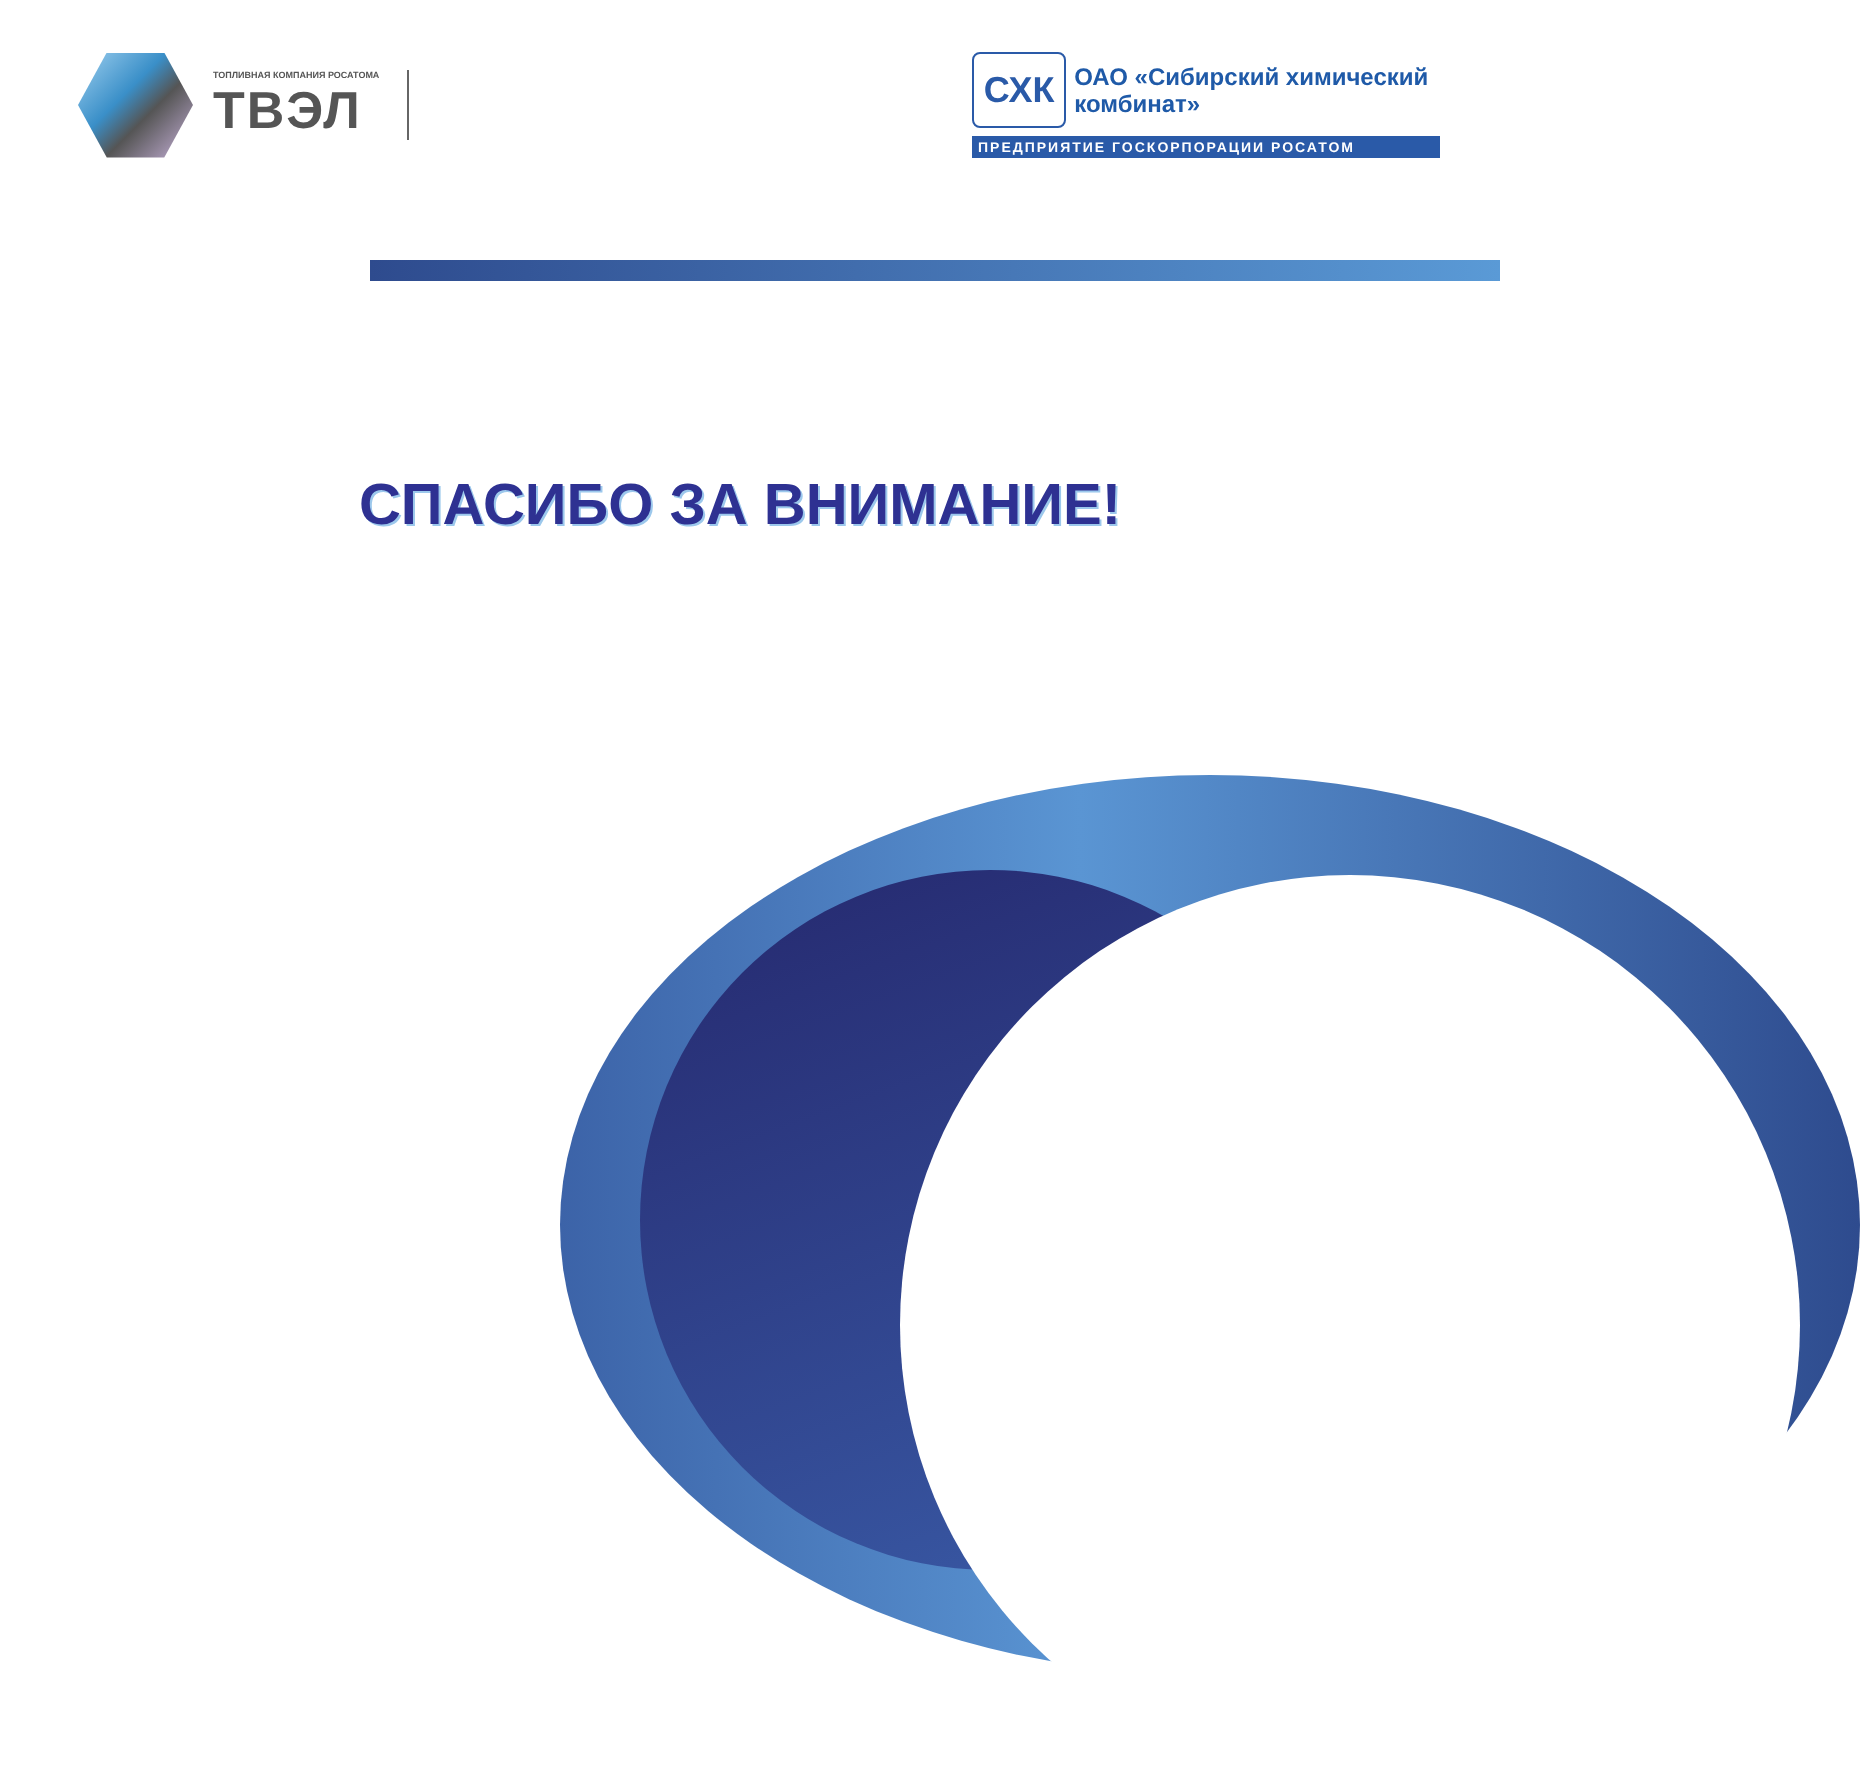ТОПЛИВНАЯ КОМПАНИЯ РОСАТОМА
ТВЭЛ
СХК
ОАО «Сибирский химический комбинат»
ПРЕДПРИЯТИЕ ГОСКОРПОРАЦИИ РОСАТОМ
СПАСИБО ЗА ВНИМАНИЕ!